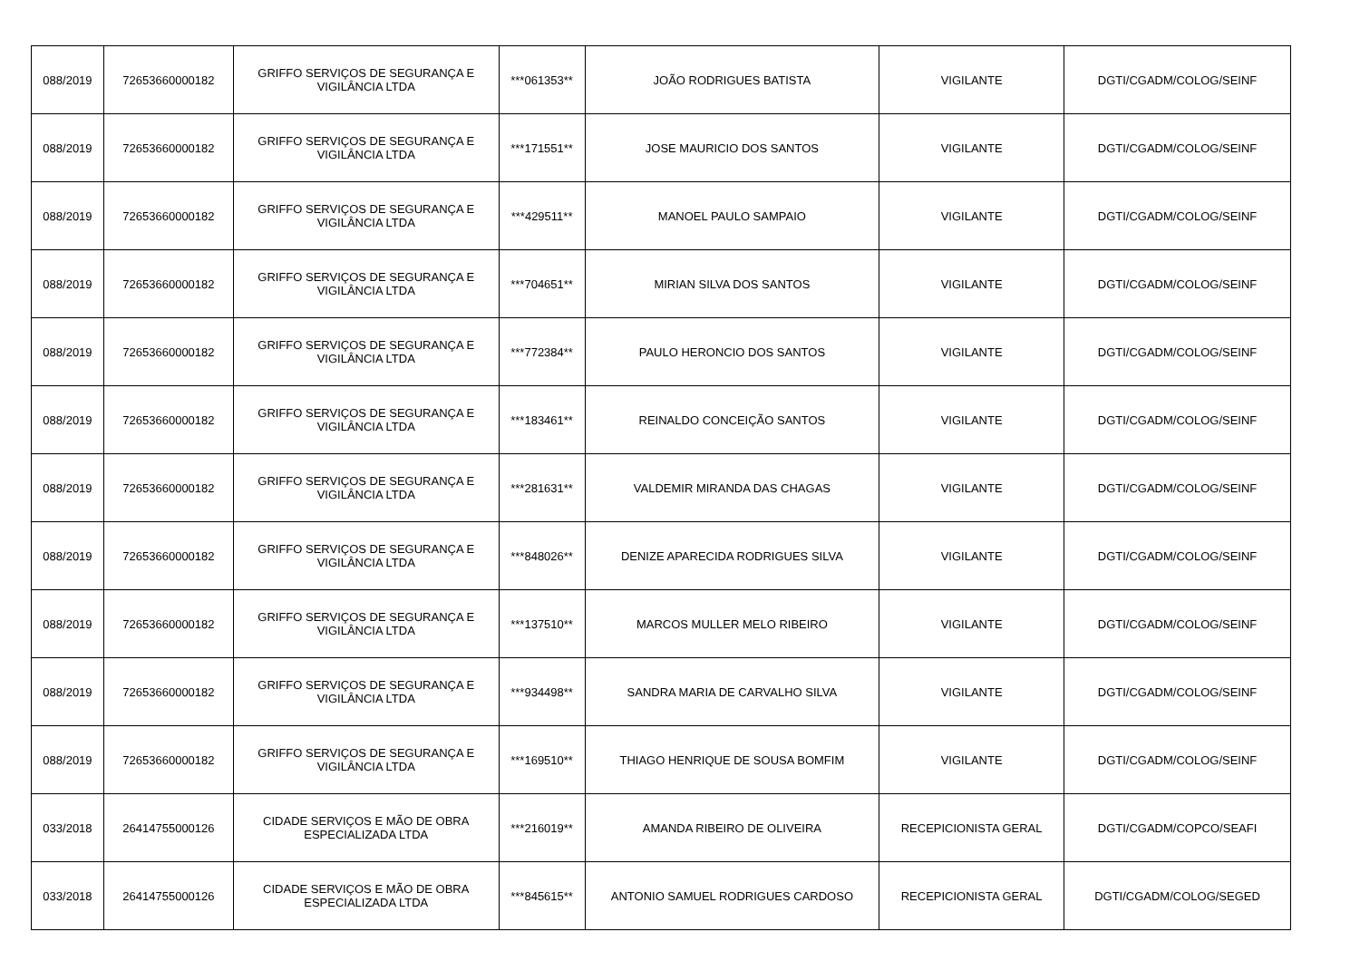| 088/2019 | 72653660000182 | GRIFFO SERVIÇOS DE SEGURANÇA E VIGILÂNCIA LTDA | ***061353** | JOÃO RODRIGUES BATISTA | VIGILANTE | DGTI/CGADM/COLOG/SEINF |
| 088/2019 | 72653660000182 | GRIFFO SERVIÇOS DE SEGURANÇA E VIGILÂNCIA LTDA | ***171551** | JOSE MAURICIO DOS SANTOS | VIGILANTE | DGTI/CGADM/COLOG/SEINF |
| 088/2019 | 72653660000182 | GRIFFO SERVIÇOS DE SEGURANÇA E VIGILÂNCIA LTDA | ***429511** | MANOEL PAULO SAMPAIO | VIGILANTE | DGTI/CGADM/COLOG/SEINF |
| 088/2019 | 72653660000182 | GRIFFO SERVIÇOS DE SEGURANÇA E VIGILÂNCIA LTDA | ***704651** | MIRIAN SILVA DOS SANTOS | VIGILANTE | DGTI/CGADM/COLOG/SEINF |
| 088/2019 | 72653660000182 | GRIFFO SERVIÇOS DE SEGURANÇA E VIGILÂNCIA LTDA | ***772384** | PAULO HERONCIO DOS SANTOS | VIGILANTE | DGTI/CGADM/COLOG/SEINF |
| 088/2019 | 72653660000182 | GRIFFO SERVIÇOS DE SEGURANÇA E VIGILÂNCIA LTDA | ***183461** | REINALDO CONCEIÇÃO SANTOS | VIGILANTE | DGTI/CGADM/COLOG/SEINF |
| 088/2019 | 72653660000182 | GRIFFO SERVIÇOS DE SEGURANÇA E VIGILÂNCIA LTDA | ***281631** | VALDEMIR MIRANDA DAS CHAGAS | VIGILANTE | DGTI/CGADM/COLOG/SEINF |
| 088/2019 | 72653660000182 | GRIFFO SERVIÇOS DE SEGURANÇA E VIGILÂNCIA LTDA | ***848026** | DENIZE APARECIDA RODRIGUES SILVA | VIGILANTE | DGTI/CGADM/COLOG/SEINF |
| 088/2019 | 72653660000182 | GRIFFO SERVIÇOS DE SEGURANÇA E VIGILÂNCIA LTDA | ***137510** | MARCOS MULLER MELO RIBEIRO | VIGILANTE | DGTI/CGADM/COLOG/SEINF |
| 088/2019 | 72653660000182 | GRIFFO SERVIÇOS DE SEGURANÇA E VIGILÂNCIA LTDA | ***934498** | SANDRA MARIA DE CARVALHO SILVA | VIGILANTE | DGTI/CGADM/COLOG/SEINF |
| 088/2019 | 72653660000182 | GRIFFO SERVIÇOS DE SEGURANÇA E VIGILÂNCIA LTDA | ***169510** | THIAGO HENRIQUE DE SOUSA BOMFIM | VIGILANTE | DGTI/CGADM/COLOG/SEINF |
| 033/2018 | 26414755000126 | CIDADE SERVIÇOS E MÃO DE OBRA ESPECIALIZADA LTDA | ***216019** | AMANDA RIBEIRO DE OLIVEIRA | RECEPICIONISTA GERAL | DGTI/CGADM/COPCO/SEAFI |
| 033/2018 | 26414755000126 | CIDADE SERVIÇOS E MÃO DE OBRA ESPECIALIZADA LTDA | ***845615** | ANTONIO SAMUEL RODRIGUES CARDOSO | RECEPICIONISTA GERAL | DGTI/CGADM/COLOG/SEGED |